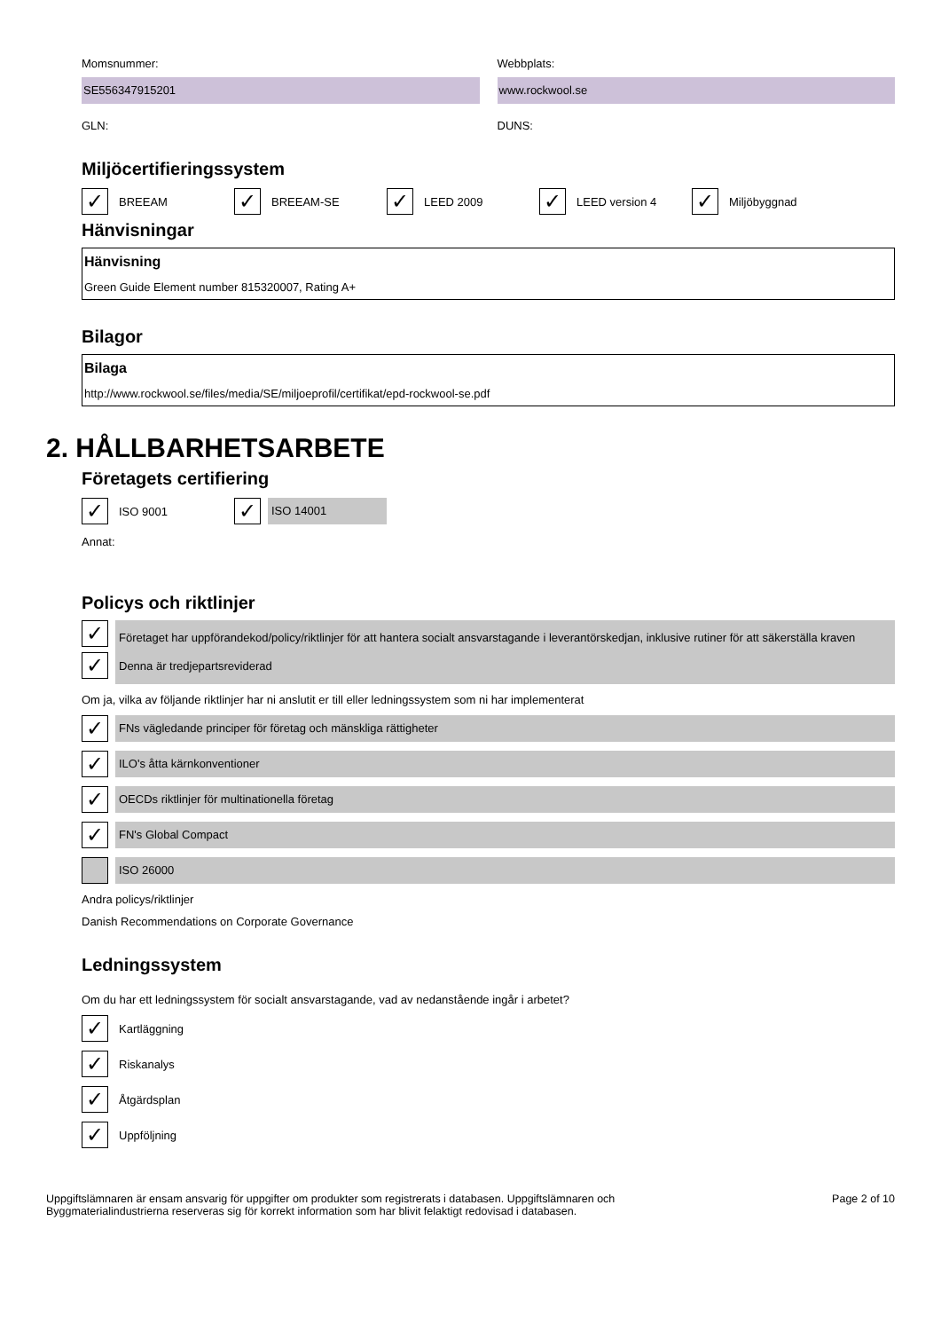Momsnummer:
SE556347915201
GLN:
Webbplats:
www.rockwool.se
DUNS:
Miljöcertifieringssystem
✓ BREEAM
✓ BREEAM-SE
✓ LEED 2009
✓ LEED version 4
✓ Miljöbyggnad
Hänvisningar
Hänvisning
Green Guide Element number 815320007, Rating A+
Bilagor
Bilaga
http://www.rockwool.se/files/media/SE/miljoeprofil/certifikat/epd-rockwool-se.pdf
2. HÅLLBARHETSARBETE
Företagets certifiering
✓ ISO 9001
✓ ISO 14001
Annat:
Policys och riktlinjer
✓
✓
Företaget har uppförandekod/policy/riktlinjer för att hantera socialt ansvarstagande i leverantörskedjan, inklusive rutiner för att säkerställa kraven
Denna är tredjepartsreviderad
Om ja, vilka av följande riktlinjer har ni anslutit er till eller ledningssystem som ni har implementerat
✓ FNs vägledande principer för företag och mänskliga rättigheter
✓ ILO's åtta kärnkonventioner
✓ OECDs riktlinjer för multinationella företag
✓ FN's Global Compact
ISO 26000
Andra policys/riktlinjer
Danish Recommendations on Corporate Governance
Ledningssystem
Om du har ett ledningssystem för socialt ansvarstagande, vad av nedanstående ingår i arbetet?
✓ Kartläggning
✓ Riskanalys
✓ Åtgärdsplan
✓ Uppföljning
Uppgiftslämnaren är ensam ansvarig för uppgifter om produkter som registrerats i databasen. Uppgiftslämnaren och
Byggmaterialindustrierna reserveras sig för korrekt information som har blivit felaktigt redovisad i databasen.
Page 2 of 10